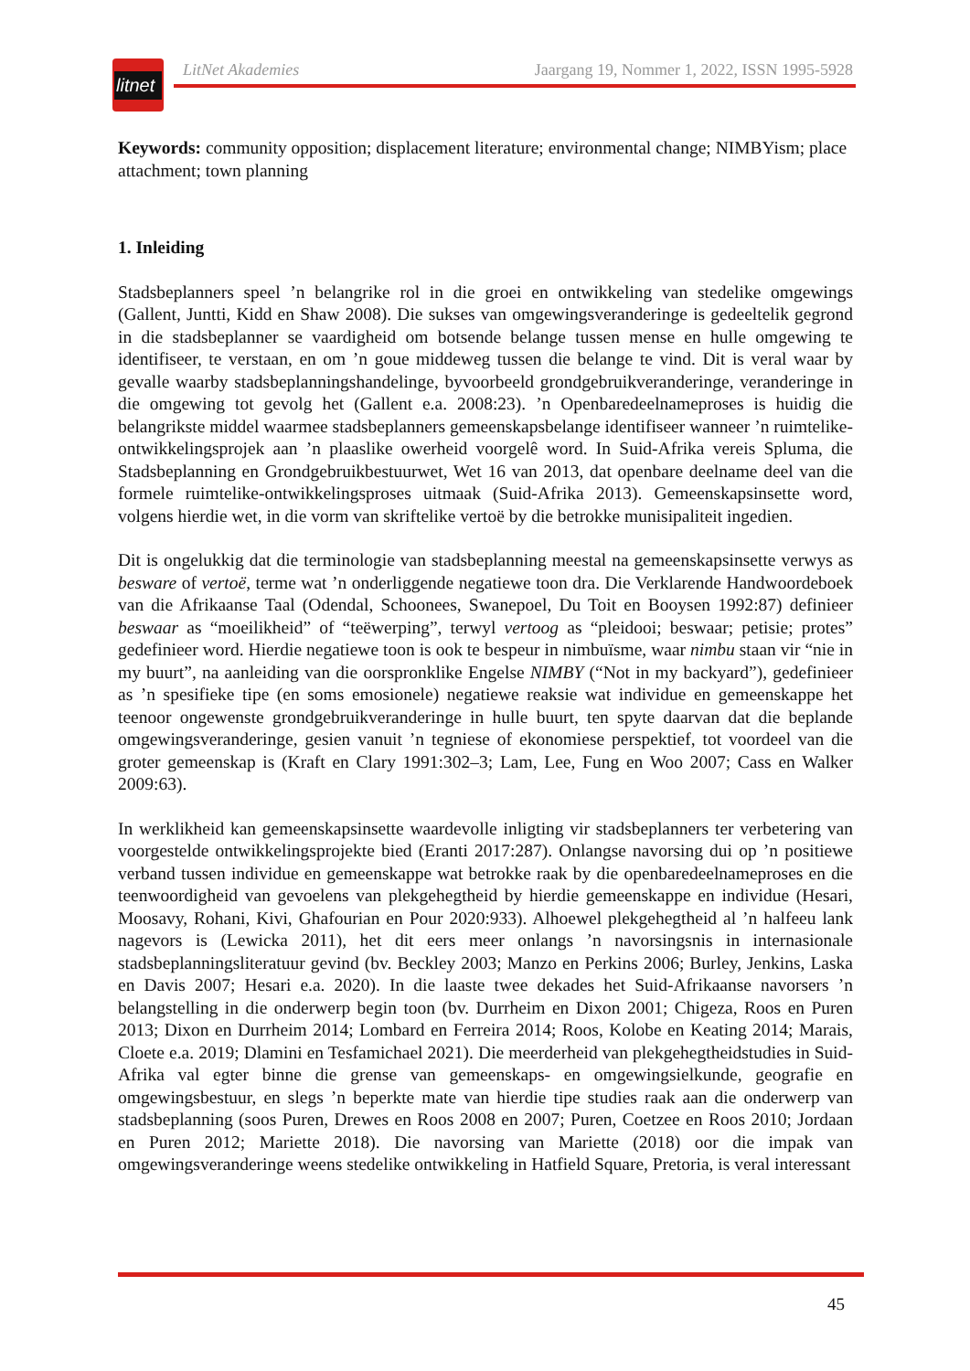litnet
LitNet Akademies Jaargang 19, Nommer 1, 2022, ISSN 1995-5928
Keywords: community opposition; displacement literature; environmental change; NIMBYism; place attachment; town planning
1. Inleiding
Stadsbeplanners speel ’n belangrike rol in die groei en ontwikkeling van stedelike omgewings (Gallent, Juntti, Kidd en Shaw 2008). Die sukses van omgewingsveranderinge is gedeeltelik gegrond in die stadsbeplanner se vaardigheid om botsende belange tussen mense en hulle omgewing te identifiseer, te verstaan, en om ’n goue middeweg tussen die belange te vind. Dit is veral waar by gevalle waarby stadsbeplanningshandelinge, byvoorbeeld grondgebruikveranderinge, veranderinge in die omgewing tot gevolg het (Gallent e.a. 2008:23). ’n Openbaredeelnameproses is huidig die belangrikste middel waarmee stadsbeplanners gemeenskapsbelange identifiseer wanneer ’n ruimtelike-ontwikkelingsprojek aan ’n plaaslike owerheid voorgelê word. In Suid-Afrika vereis Spluma, die Stadsbeplanning en Grondgebruikbestuurwet, Wet 16 van 2013, dat openbare deelname deel van die formele ruimtelike-ontwikkelingsproses uitmaak (Suid-Afrika 2013). Gemeenskapsinsette word, volgens hierdie wet, in die vorm van skriftelike vertoë by die betrokke munisipaliteit ingedien.
Dit is ongelukkig dat die terminologie van stadsbeplanning meestal na gemeenskapsinsette verwys as besware of vertoë, terme wat ’n onderliggende negatiewe toon dra. Die Verklarende Handwoordeboek van die Afrikaanse Taal (Odendal, Schoonees, Swanepoel, Du Toit en Booysen 1992:87) definieer beswaar as “moeilikheid” of “teëwerping”, terwyl vertoog as “pleidooi; beswaar; petisie; protes” gedefinieer word. Hierdie negatiewe toon is ook te bespeur in nimbuïsme, waar nimbu staan vir “nie in my buurt”, na aanleiding van die oorspronklike Engelse NIMBY (“Not in my backyard”), gedefinieer as ’n spesifieke tipe (en soms emosionele) negatiewe reaksie wat individue en gemeenskappe het teenoor ongewenste grondgebruikveranderinge in hulle buurt, ten spyte daarvan dat die beplande omgewingsveranderinge, gesien vanuit ’n tegniese of ekonomiese perspektief, tot voordeel van die groter gemeenskap is (Kraft en Clary 1991:302–3; Lam, Lee, Fung en Woo 2007; Cass en Walker 2009:63).
In werklikheid kan gemeenskapsinsette waardevolle inligting vir stadsbeplanners ter verbetering van voorgestelde ontwikkelingsprojekte bied (Eranti 2017:287). Onlangse navorsing dui op ’n positiewe verband tussen individue en gemeenskappe wat betrokke raak by die openbaredeelnameproses en die teenwoordigheid van gevoelens van plekgehegtheid by hierdie gemeenskappe en individue (Hesari, Moosavy, Rohani, Kivi, Ghafourian en Pour 2020:933). Alhoewel plekgehegtheid al ’n halfeeu lank nagevors is (Lewicka 2011), het dit eers meer onlangs ’n navorsingsnis in internasionale stadsbeplanningsliteratuur gevind (bv. Beckley 2003; Manzo en Perkins 2006; Burley, Jenkins, Laska en Davis 2007; Hesari e.a. 2020). In die laaste twee dekades het Suid-Afrikaanse navorsers ’n belangstelling in die onderwerp begin toon (bv. Durrheim en Dixon 2001; Chigeza, Roos en Puren 2013; Dixon en Durrheim 2014; Lombard en Ferreira 2014; Roos, Kolobe en Keating 2014; Marais, Cloete e.a. 2019; Dlamini en Tesfamichael 2021). Die meerderheid van plekgehegtheidstudies in Suid-Afrika val egter binne die grense van gemeenskaps- en omgewingsielkunde, geografie en omgewingsbestuur, en slegs ’n beperkte mate van hierdie tipe studies raak aan die onderwerp van stadsbeplanning (soos Puren, Drewes en Roos 2008 en 2007; Puren, Coetzee en Roos 2010; Jordaan en Puren 2012; Mariette 2018). Die navorsing van Mariette (2018) oor die impak van omgewingsveranderinge weens stedelike ontwikkeling in Hatfield Square, Pretoria, is veral interessant
45